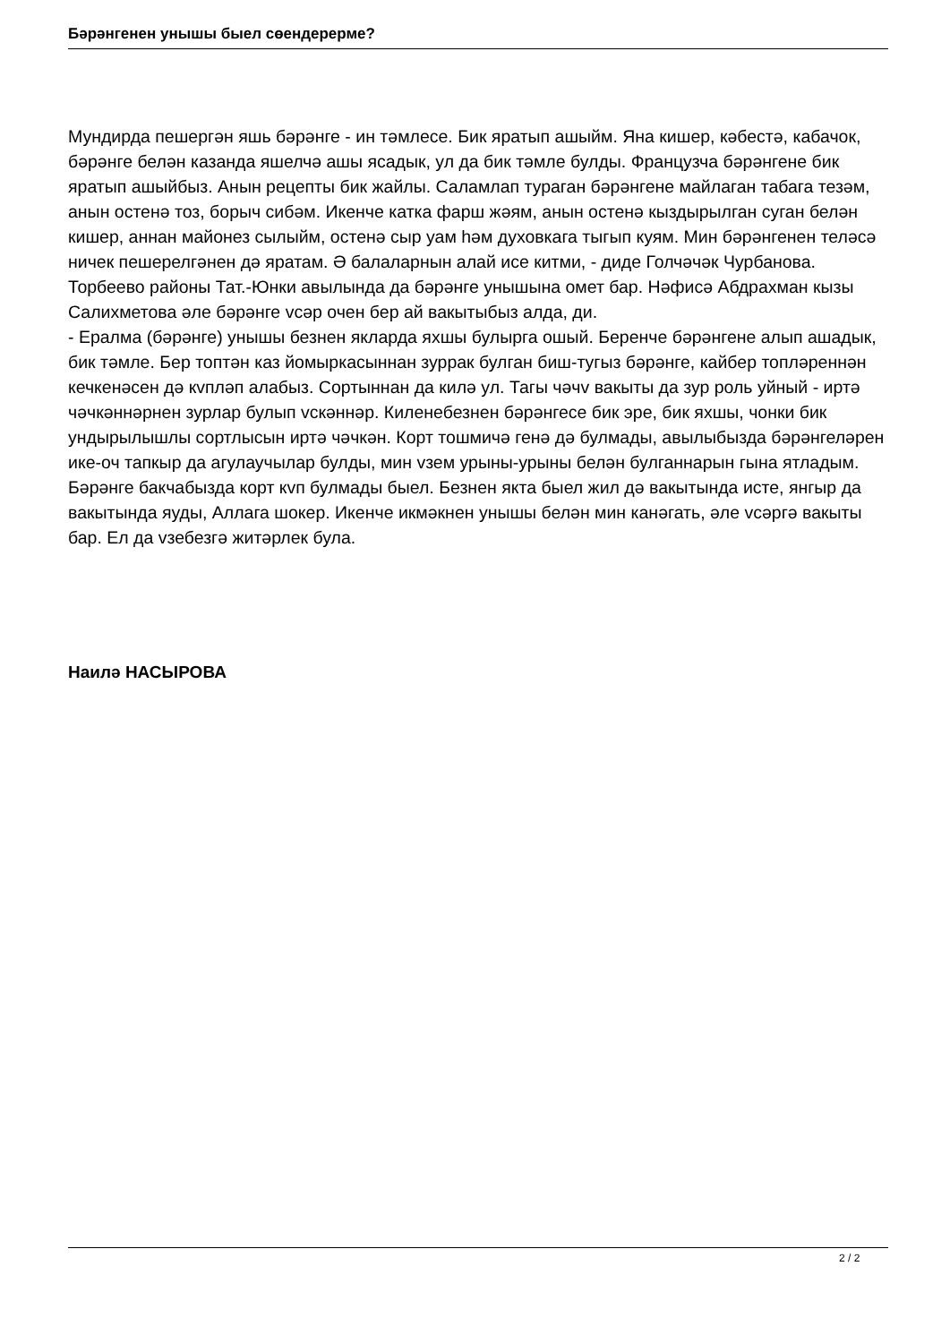Бәрәнгенен унышы быел сөендерерме?
Мундирда пешергән яшь бәрәнге - ин тәмлесе. Бик яратып ашыйм. Яна кишер, кәбестә, кабачок, бәрәнге белән казанда яшелчә ашы ясадык, ул да бик тәмле булды. Французча бәрәнгене бик яратып ашыйбыз. Анын рецепты бик жайлы. Саламлап тураган бәрәнгене майлаган табага тезәм, анын остенә тоз, борыч сибәм. Икенче катка фарш жәям, анын остенә кыздырылган суган белән кишер, аннан майонез сылыйм, остенә сыр уам һәм духовкага тыгып куям. Мин бәрәнгенен теләсә ничек пешерелгәнен дә яратам. Ә балаларнын алай исе китми, - диде Голчәчәк Чурбанова.
Торбеево районы Тат.-Юнки авылында да бәрәнге унышына омет бар. Нәфисә Абдрахман кызы Салихметова әле бәрәнге vсәр очен бер ай вакытыбыз алда, ди.
- Ералма (бәрәнге) унышы безнен якларда яхшы булырга ошый. Беренче бәрәнгене алып ашадык, бик тәмле. Бер топтән каз йомыркасыннан зуррак булган биш-тугыз бәрәнге, кайбер топләреннән кечкенәсен дә кvпләп алабыз. Сортыннан да килә ул. Тагы чәчv вакыты да зур роль уйный - иртә чәчкәннәрнен зурлар булып vскәннәр. Киленебезнен бәрәнгесе бик эре, бик яхшы, чонки бик ундырылышлы сортлысын иртә чәчкән. Корт тошмичә генә дә булмады, авылыбызда бәрәнгеләрен ике-оч тапкыр да агулаучылар булды, мин vзем урыны-урыны белән булганнарын гына ятладым. Бәрәнге бакчабызда корт кvп булмады быел. Безнен якта быел жил дә вакытында исте, янгыр да вакытында яуды, Аллага шокер. Икенче икмәкнен унышы белән мин канәгать, әле vсәргә вакыты бар. Ел да vзебезгә житәрлек була.
Наилә НАСЫРОВА
2 / 2